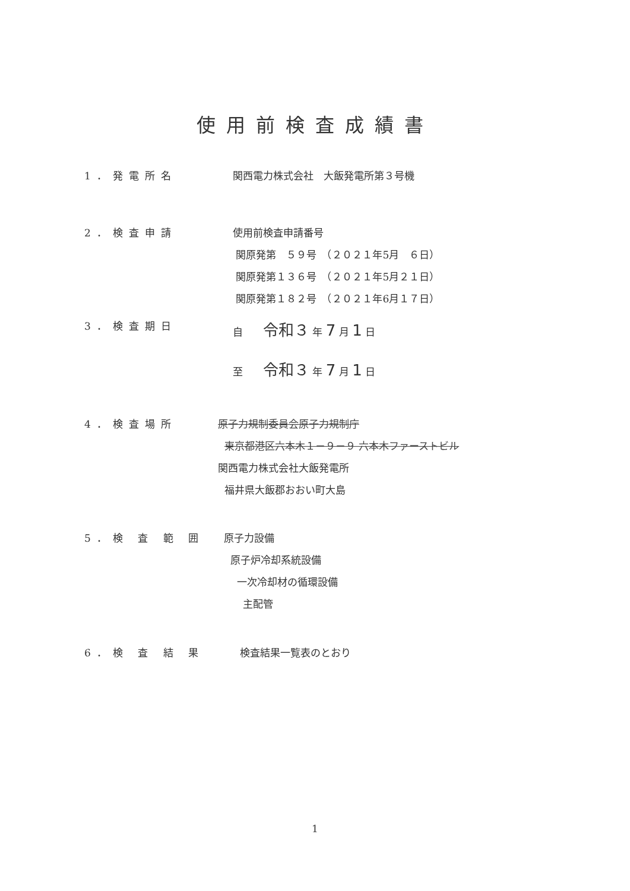使用前検査成績書
1．発電所名 関西電力株式会社　大飯発電所第３号機
2．検査申請 使用前検査申請番号
関原発第　５９号　（２０２１年5月　６日）
関原発第１３６号　（２０２１年5月２１日）
関原発第１８２号　（２０２１年6月１７日）
3．検査期日 自　　令和３ 年 7 月 1 日
至　　令和３ 年 7 月 1 日
4．検査場所 原子力規制委員会原子力規制庁
東京都港区六本木１－９－９ 六本木ファーストビル
関西電力株式会社大飯発電所
福井県大飯郡おおい町大島
5．検 査 範 囲 原子力設備
原子炉冷却系統設備
一次冷却材の循環設備
主配管
6．検 査 結 果 検査結果一覧表のとおり
1